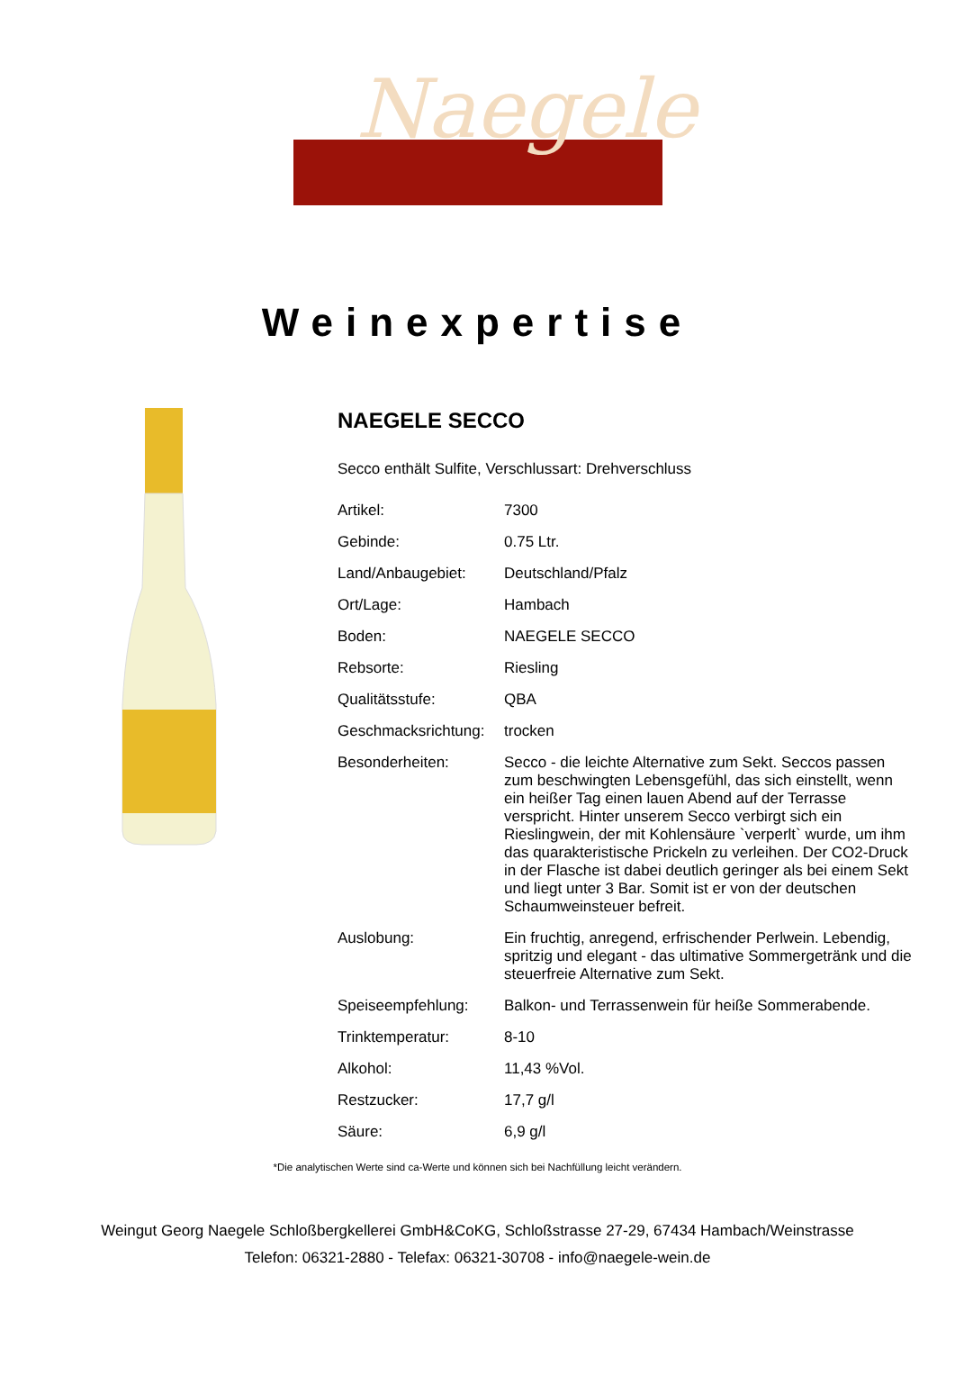Naegele
Weinexpertise
NAEGELE SECCO
Secco enthält Sulfite, Verschlussart: Drehverschluss
| Artikel: | 7300 |
| Gebinde: | 0.75 Ltr. |
| Land/Anbaugebiet: | Deutschland/Pfalz |
| Ort/Lage: | Hambach |
| Boden: | NAEGELE SECCO |
| Rebsorte: | Riesling |
| Qualitätsstufe: | QBA |
| Geschmacksrichtung: | trocken |
| Besonderheiten: | Secco - die leichte Alternative zum Sekt. Seccos passen zum beschwingten Lebensgefühl, das sich einstellt, wenn ein heißer Tag einen lauen Abend auf der Terrasse verspricht. Hinter unserem Secco verbirgt sich ein Rieslingwein, der mit Kohlensäure `verperlt` wurde, um ihm das quarakteristische Prickeln zu verleihen. Der CO2-Druck in der Flasche ist dabei deutlich geringer als bei einem Sekt und liegt unter 3 Bar. Somit ist er von der deutschen Schaumweinsteuer befreit. |
| Auslobung: | Ein fruchtig, anregend, erfrischender Perlwein. Lebendig, spritzig und elegant - das ultimative Sommergetränk und die steuerfreie Alternative zum Sekt. |
| Speiseempfehlung: | Balkon- und Terrassenwein für heiße Sommerabende. |
| Trinktemperatur: | 8-10 |
| Alkohol: | 11,43 %Vol. |
| Restzucker: | 17,7 g/l |
| Säure: | 6,9 g/l |
*Die analytischen Werte sind ca-Werte und können sich bei Nachfüllung leicht verändern.
Weingut Georg Naegele Schloßbergkellerei GmbH&CoKG, Schloßstrasse 27-29, 67434 Hambach/Weinstrasse
Telefon: 06321-2880 - Telefax: 06321-30708 - info@naegele-wein.de